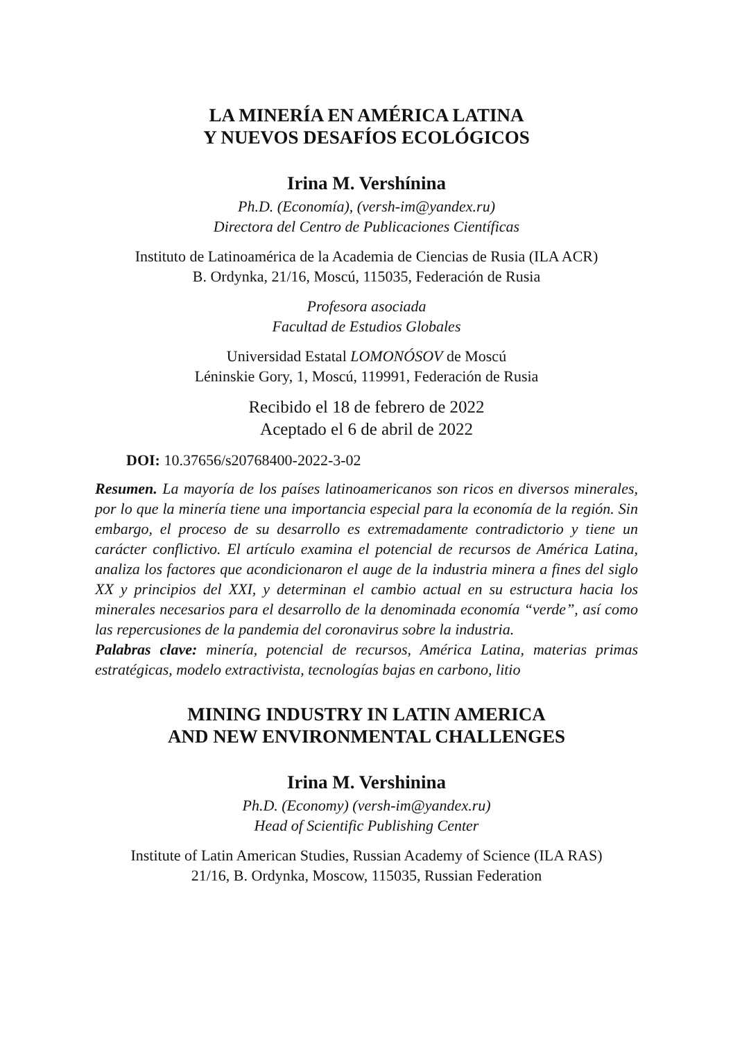LA MINERÍA EN AMÉRICA LATINA
Y NUEVOS DESAFÍOS ECOLÓGICOS
Irina M. Vershínina
Ph.D. (Economía), (versh-im@yandex.ru)
Directora del Centro de Publicaciones Científicas
Instituto de Latinoamérica de la Academia de Ciencias de Rusia (ILA ACR)
B. Ordynka, 21/16, Moscú, 115035, Federación de Rusia
Profesora asociada
Facultad de Estudios Globales
Universidad Estatal LOMONÓSOV de Moscú
Léninskie Gory, 1, Moscú, 119991, Federación de Rusia
Recibido el 18 de febrero de 2022
Aceptado el 6 de abril de 2022
DOI: 10.37656/s20768400-2022-3-02
Resumen. La mayoría de los países latinoamericanos son ricos en diversos minerales, por lo que la minería tiene una importancia especial para la economía de la región. Sin embargo, el proceso de su desarrollo es extremadamente contradictorio y tiene un carácter conflictivo. El artículo examina el potencial de recursos de América Latina, analiza los factores que acondicionaron el auge de la industria minera a fines del siglo XX y principios del XXI, y determinan el cambio actual en su estructura hacia los minerales necesarios para el desarrollo de la denominada economía “verde”, así como las repercusiones de la pandemia del coronavirus sobre la industria.
Palabras clave: minería, potencial de recursos, América Latina, materias primas estratégicas, modelo extractivista, tecnologías bajas en carbono, litio
MINING INDUSTRY IN LATIN AMERICA
AND NEW ENVIRONMENTAL CHALLENGES
Irina M. Vershinina
Ph.D. (Economy) (versh-im@yandex.ru)
Head of Scientific Publishing Center
Institute of Latin American Studies, Russian Academy of Science (ILA RAS)
21/16, B. Ordynka, Moscow, 115035, Russian Federation